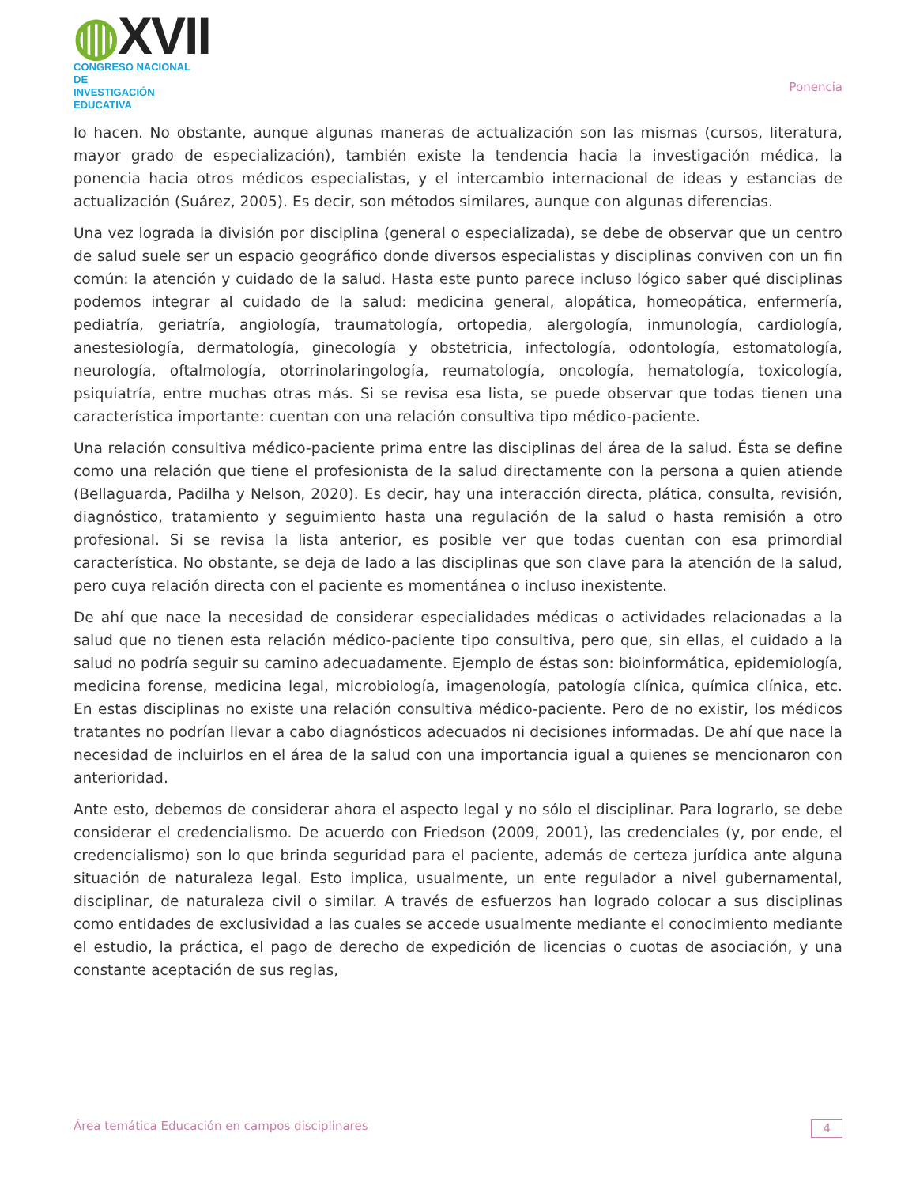◍XVII
CONGRESO NACIONAL DE
INVESTIGACIÓN EDUCATIVA
Ponencia
lo hacen. No obstante, aunque algunas maneras de actualización son las mismas (cursos, literatura, mayor grado de especialización), también existe la tendencia hacia la investigación médica, la ponencia hacia otros médicos especialistas, y el intercambio internacional de ideas y estancias de actualización (Suárez, 2005). Es decir, son métodos similares, aunque con algunas diferencias.
Una vez lograda la división por disciplina (general o especializada), se debe de observar que un centro de salud suele ser un espacio geográfico donde diversos especialistas y disciplinas conviven con un fin común: la atención y cuidado de la salud. Hasta este punto parece incluso lógico saber qué disciplinas podemos integrar al cuidado de la salud: medicina general, alopática, homeopática, enfermería, pediatría, geriatría, angiología, traumatología, ortopedia, alergología, inmunología, cardiología, anestesiología, dermatología, ginecología y obstetricia, infectología, odontología, estomatología, neurología, oftalmología, otorrinolaringología, reumatología, oncología, hematología, toxicología, psiquiatría, entre muchas otras más. Si se revisa esa lista, se puede observar que todas tienen una característica importante: cuentan con una relación consultiva tipo médico-paciente.
Una relación consultiva médico-paciente prima entre las disciplinas del área de la salud. Ésta se define como una relación que tiene el profesionista de la salud directamente con la persona a quien atiende (Bellaguarda, Padilha y Nelson, 2020). Es decir, hay una interacción directa, plática, consulta, revisión, diagnóstico, tratamiento y seguimiento hasta una regulación de la salud o hasta remisión a otro profesional. Si se revisa la lista anterior, es posible ver que todas cuentan con esa primordial característica. No obstante, se deja de lado a las disciplinas que son clave para la atención de la salud, pero cuya relación directa con el paciente es momentánea o incluso inexistente.
De ahí que nace la necesidad de considerar especialidades médicas o actividades relacionadas a la salud que no tienen esta relación médico-paciente tipo consultiva, pero que, sin ellas, el cuidado a la salud no podría seguir su camino adecuadamente. Ejemplo de éstas son: bioinformática, epidemiología, medicina forense, medicina legal, microbiología, imagenología, patología clínica, química clínica, etc. En estas disciplinas no existe una relación consultiva médico-paciente. Pero de no existir, los médicos tratantes no podrían llevar a cabo diagnósticos adecuados ni decisiones informadas. De ahí que nace la necesidad de incluirlos en el área de la salud con una importancia igual a quienes se mencionaron con anterioridad.
Ante esto, debemos de considerar ahora el aspecto legal y no sólo el disciplinar. Para lograrlo, se debe considerar el credencialismo. De acuerdo con Friedson (2009, 2001), las credenciales (y, por ende, el credencialismo) son lo que brinda seguridad para el paciente, además de certeza jurídica ante alguna situación de naturaleza legal. Esto implica, usualmente, un ente regulador a nivel gubernamental, disciplinar, de naturaleza civil o similar. A través de esfuerzos han logrado colocar a sus disciplinas como entidades de exclusividad a las cuales se accede usualmente mediante el conocimiento mediante el estudio, la práctica, el pago de derecho de expedición de licencias o cuotas de asociación, y una constante aceptación de sus reglas,
Área temática Educación en campos disciplinares 4